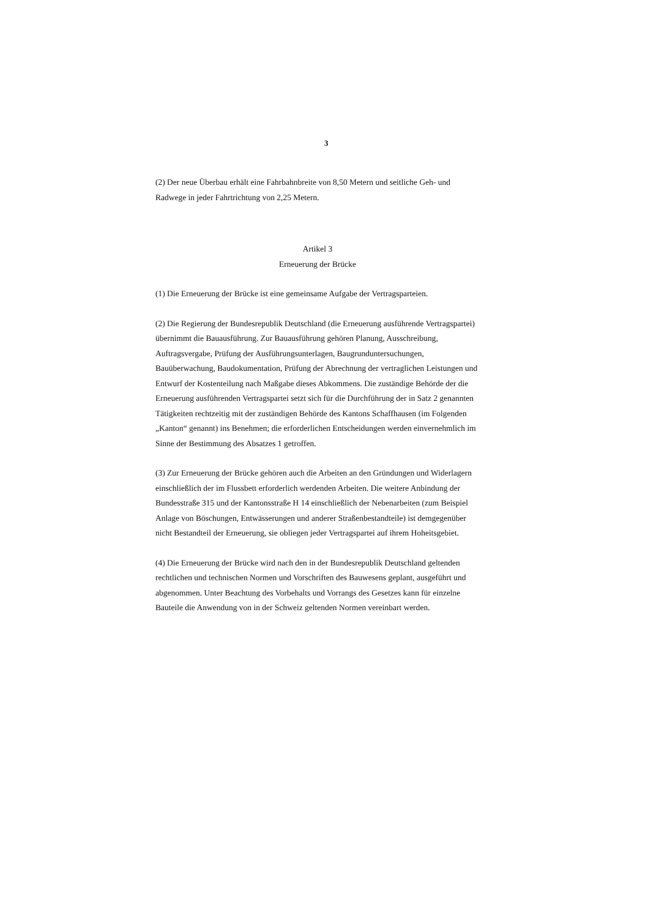3
(2) Der neue Überbau erhält eine Fahrbahnbreite von 8,50 Metern und seitliche Geh- und Radwege in jeder Fahrtrichtung von 2,25 Metern.
Artikel 3
Erneuerung der Brücke
(1) Die Erneuerung der Brücke ist eine gemeinsame Aufgabe der Vertragsparteien.
(2) Die Regierung der Bundesrepublik Deutschland (die Erneuerung ausführende Vertragspartei) übernimmt die Bauausführung. Zur Bauausführung gehören Planung, Ausschreibung, Auftragsvergabe, Prüfung der Ausführungsunterlagen, Baugrunduntersuchungen, Bauüberwachung, Baudokumentation, Prüfung der Abrechnung der vertraglichen Leistungen und Entwurf der Kostenteilung nach Maßgabe dieses Abkommens. Die zuständige Behörde der die Erneuerung ausführenden Vertragspartei setzt sich für die Durchführung der in Satz 2 genannten Tätigkeiten rechtzeitig mit der zuständigen Behörde des Kantons Schaffhausen (im Folgenden „Kanton“ genannt) ins Benehmen; die erforderlichen Entscheidungen werden einvernehmlich im Sinne der Bestimmung des Absatzes 1 getroffen.
(3) Zur Erneuerung der Brücke gehören auch die Arbeiten an den Gründungen und Widerlagern einschließlich der im Flussbett erforderlich werdenden Arbeiten. Die weitere Anbindung der Bundesstraße 315 und der Kantonsstraße H 14 einschließlich der Nebenarbeiten (zum Beispiel Anlage von Böschungen, Entwässerungen und anderer Straßenbestandteile) ist demgegenüber nicht Bestandteil der Erneuerung, sie obliegen jeder Vertragspartei auf ihrem Hoheitsgebiet.
(4) Die Erneuerung der Brücke wird nach den in der Bundesrepublik Deutschland geltenden rechtlichen und technischen Normen und Vorschriften des Bauwesens geplant, ausgeführt und abgenommen. Unter Beachtung des Vorbehalts und Vorrangs des Gesetzes kann für einzelne Bauteile die Anwendung von in der Schweiz geltenden Normen vereinbart werden.